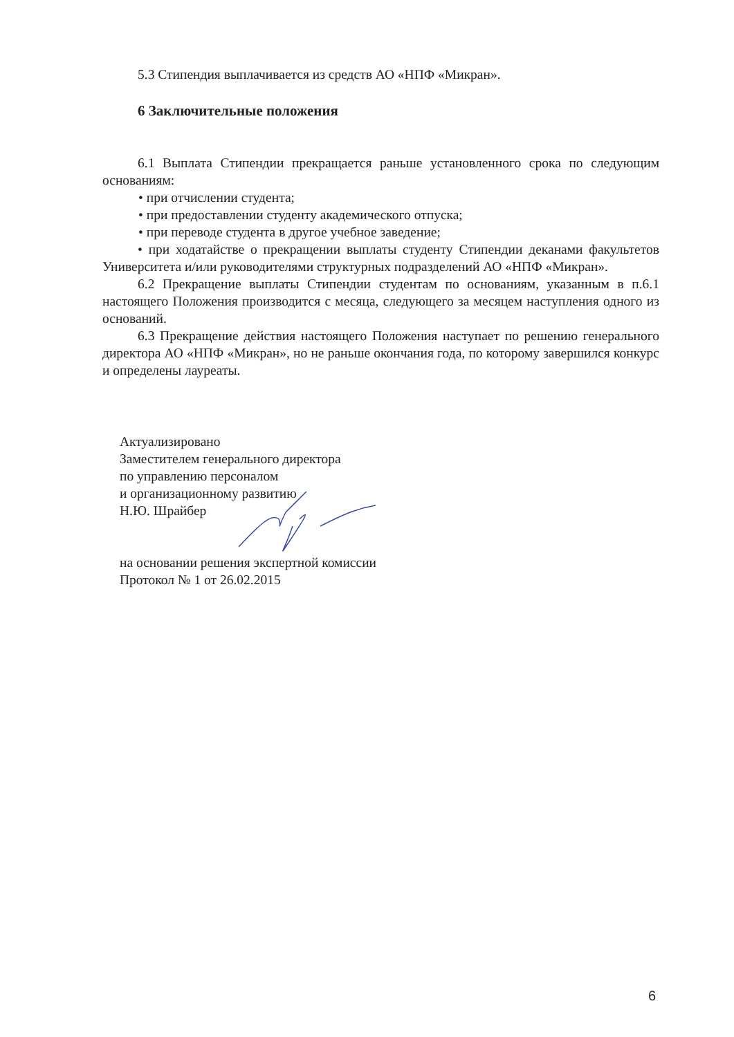5.3 Стипендия выплачивается из средств АО «НПФ «Микран».
6 Заключительные положения
6.1 Выплата Стипендии прекращается раньше установленного срока по следующим основаниям:
• при отчислении студента;
• при предоставлении студенту академического отпуска;
• при переводе студента в другое учебное заведение;
• при ходатайстве о прекращении выплаты студенту Стипендии деканами факультетов Университета и/или руководителями структурных подразделений АО «НПФ «Микран».
6.2 Прекращение выплаты Стипендии студентам по основаниям, указанным в п.6.1 настоящего Положения производится с месяца, следующего за месяцем наступления одного из оснований.
6.3 Прекращение действия настоящего Положения наступает по решению генерального директора АО «НПФ «Микран», но не раньше окончания года, по которому завершился конкурс и определены лауреаты.
Актуализировано
Заместителем генерального директора
по управлению персоналом
и организационному развитию
Н.Ю. Шрайбер
на основании решения экспертной комиссии
Протокол № 1 от 26.02.2015
6